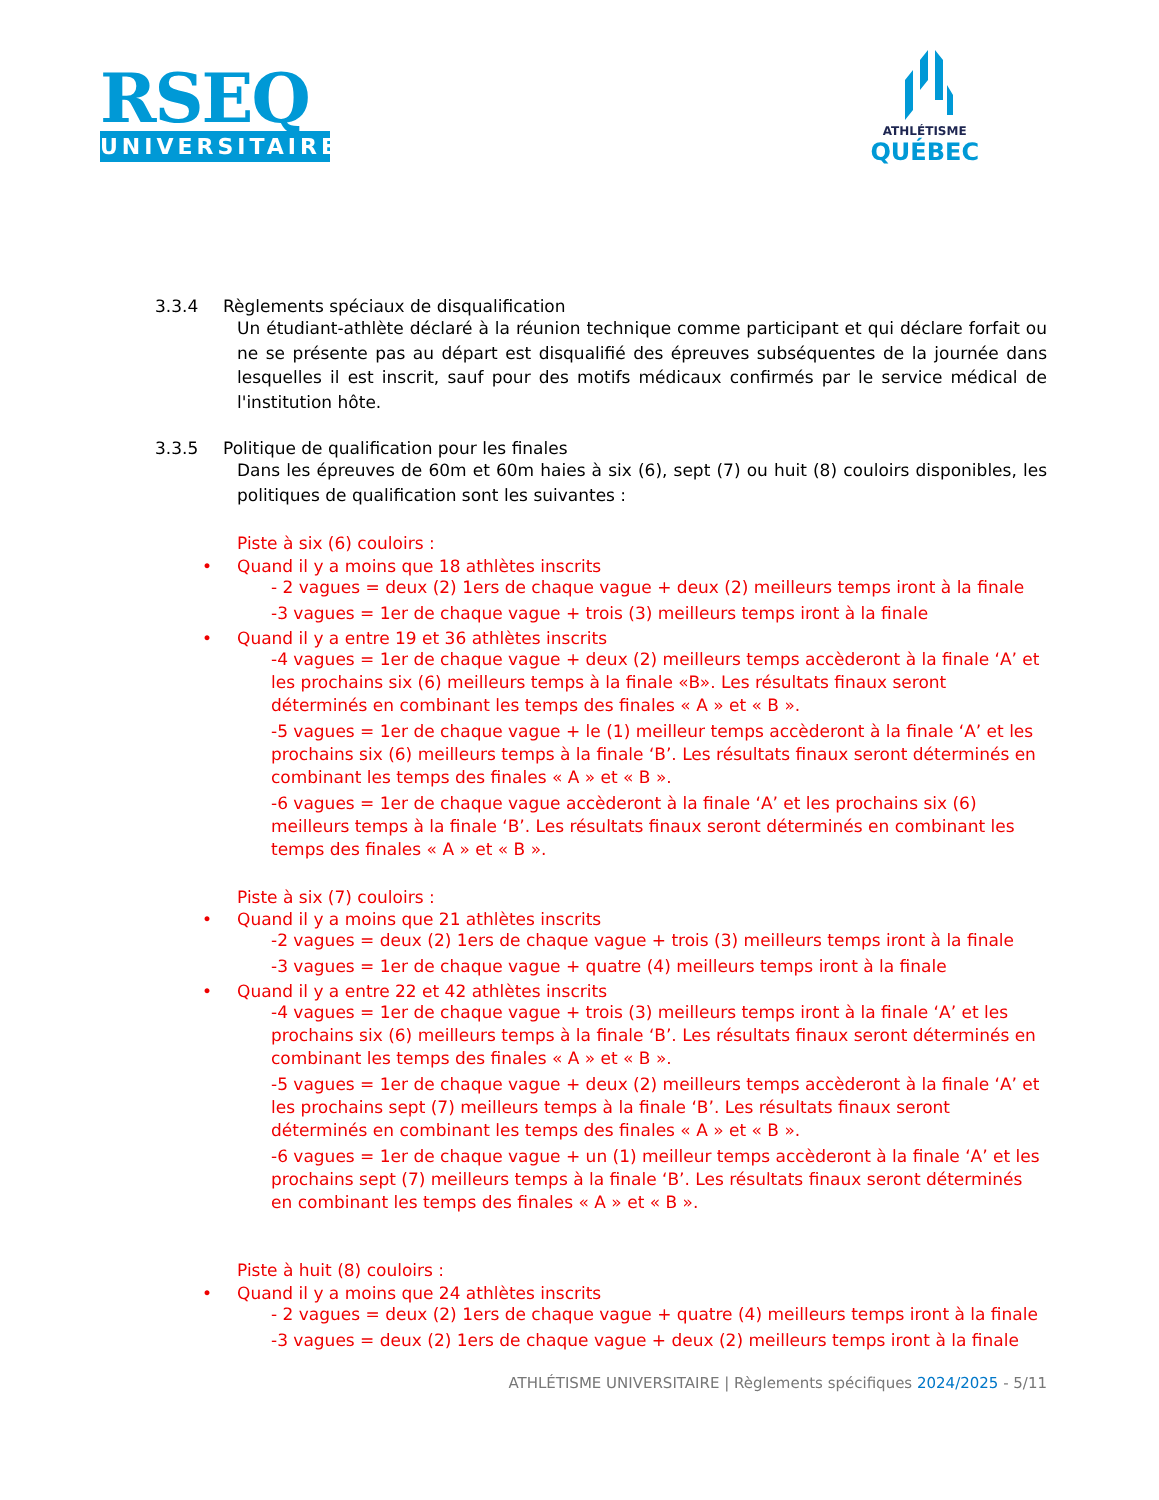RSEQ
UNIVERSITAIRE
ATHLÉTISME
QUÉBEC
3.3.4 Règlements spéciaux de disqualification
Un étudiant-athlète déclaré à la réunion technique comme participant et qui déclare forfait ou ne se présente pas au départ est disqualifié des épreuves subséquentes de la journée dans lesquelles il est inscrit, sauf pour des motifs médicaux confirmés par le service médical de l'institution hôte.
3.3.5 Politique de qualification pour les finales
Dans les épreuves de 60m et 60m haies à six (6), sept (7) ou huit (8) couloirs disponibles, les politiques de qualification sont les suivantes :
Piste à six (6) couloirs :
• Quand il y a moins que 18 athlètes inscrits
- 2 vagues = deux (2) 1ers de chaque vague + deux (2) meilleurs temps iront à la finale
-3 vagues = 1er de chaque vague + trois (3) meilleurs temps iront à la finale
• Quand il y a entre 19 et 36 athlètes inscrits
-4 vagues = 1er de chaque vague + deux (2) meilleurs temps accèderont à la finale ‘A’ et les prochains six (6) meilleurs temps à la finale «B». Les résultats finaux seront déterminés en combinant les temps des finales « A » et « B ».
-5 vagues = 1er de chaque vague + le (1) meilleur temps accèderont à la finale ‘A’ et les prochains six (6) meilleurs temps à la finale ‘B’. Les résultats finaux seront déterminés en combinant les temps des finales « A » et « B ».
-6 vagues = 1er de chaque vague accèderont à la finale ‘A’ et les prochains six (6) meilleurs temps à la finale ‘B’. Les résultats finaux seront déterminés en combinant les temps des finales « A » et « B ».
Piste à six (7) couloirs :
• Quand il y a moins que 21 athlètes inscrits
-2 vagues = deux (2) 1ers de chaque vague + trois (3) meilleurs temps iront à la finale
-3 vagues = 1er de chaque vague + quatre (4) meilleurs temps iront à la finale
• Quand il y a entre 22 et 42 athlètes inscrits
-4 vagues = 1er de chaque vague + trois (3) meilleurs temps iront à la finale ‘A’ et les prochains six (6) meilleurs temps à la finale ‘B’. Les résultats finaux seront déterminés en combinant les temps des finales « A » et « B ».
-5 vagues = 1er de chaque vague + deux (2) meilleurs temps accèderont à la finale ‘A’ et les prochains sept (7) meilleurs temps à la finale ‘B’. Les résultats finaux seront déterminés en combinant les temps des finales « A » et « B ».
-6 vagues = 1er de chaque vague + un (1) meilleur temps accèderont à la finale ‘A’ et les prochains sept (7) meilleurs temps à la finale ‘B’. Les résultats finaux seront déterminés en combinant les temps des finales « A » et « B ».
Piste à huit (8) couloirs :
• Quand il y a moins que 24 athlètes inscrits
- 2 vagues = deux (2) 1ers de chaque vague + quatre (4) meilleurs temps iront à la finale
-3 vagues = deux (2) 1ers de chaque vague + deux (2) meilleurs temps iront à la finale
ATHLÉTISME UNIVERSITAIRE | Règlements spécifiques 2024/2025 - 5/11